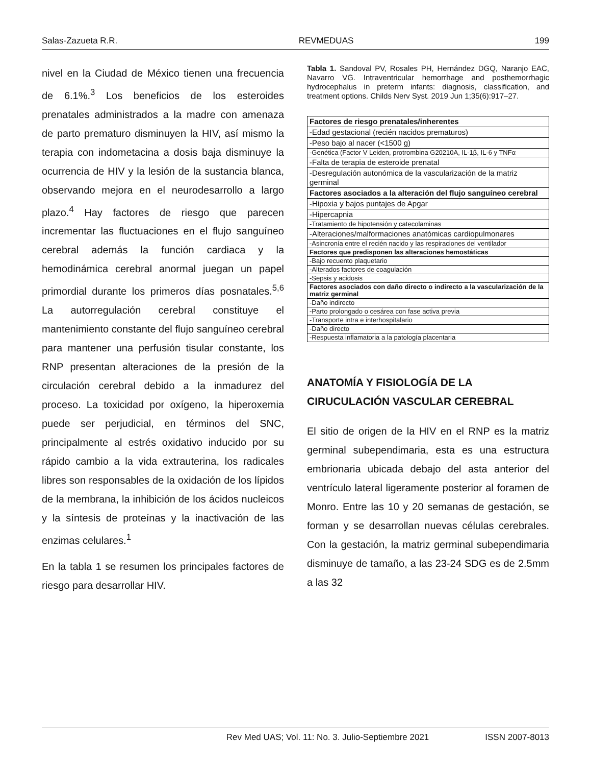Salas-Zazueta R.R. REVMEDUAS 199
nivel en la Ciudad de México tienen una frecuencia de 6.1%.<sup>3</sup> Los beneficios de los esteroides prenatales administrados a la madre con amenaza de parto prematuro disminuyen la HIV, así mismo la terapia con indometacina a dosis baja disminuye la ocurrencia de HIV y la lesión de la sustancia blanca, observando mejora en el neurodesarrollo a largo plazo.<sup>4</sup> Hay factores de riesgo que parecen incrementar las fluctuaciones en el flujo sanguíneo cerebral además la función cardiaca y la hemodinámica cerebral anormal juegan un papel primordial durante los primeros días posnatales.<sup>5,6</sup> La autorregulación cerebral constituye el mantenimiento constante del flujo sanguíneo cerebral para mantener una perfusión tisular constante, los RNP presentan alteraciones de la presión de la circulación cerebral debido a la inmadurez del proceso. La toxicidad por oxígeno, la hiperoxemia puede ser perjudicial, en términos del SNC, principalmente al estrés oxidativo inducido por su rápido cambio a la vida extrauterina, los radicales libres son responsables de la oxidación de los lípidos de la membrana, la inhibición de los ácidos nucleicos y la síntesis de proteínas y la inactivación de las enzimas celulares.<sup>1</sup>
En la tabla 1 se resumen los principales factores de riesgo para desarrollar HIV.
Tabla 1. Sandoval PV, Rosales PH, Hernández DGQ, Naranjo EAC, Navarro VG. Intraventricular hemorrhage and posthemorrhagic hydrocephalus in preterm infants: diagnosis, classification, and treatment options. Childs Nerv Syst. 2019 Jun 1;35(6):917–27.
| Factores de riesgo prenatales/inherentes |
| --- |
| -Edad gestacional (recién nacidos prematuros) |
| -Peso bajo al nacer (<1500 g) |
| -Genética (Factor V Leiden, protrombina G20210A, IL-1β, IL-6 y TNFα |
| -Falta de terapia de esteroide prenatal |
| -Desregulación autonómica de la vascularización de la matriz germinal |
| Factores asociados a la alteración del flujo sanguíneo cerebral |
| -Hipoxia y bajos puntajes de Apgar |
| -Hipercapnia |
| -Tratamiento de hipotensión y catecolaminas |
| -Alteraciones/malformaciones anatómicas cardiopulmonares |
| -Asincronía entre el recién nacido y las respiraciones del ventilador |
| Factores que predisponen las alteraciones hemostáticas |
| -Bajo recuento plaquetario |
| -Alterados factores de coagulación |
| -Sepsis y acidosis |
| Factores asociados con daño directo o indirecto a la vascularización de la matriz germinal |
| -Daño indirecto |
| -Parto prolongado o cesárea con fase activa previa |
| -Transporte intra e interhospitalario |
| -Daño directo |
| -Respuesta inflamatoria a la patología placentaria |
ANATOMÍA Y FISIOLOGÍA DE LA CIRUCULACIÓN VASCULAR CEREBRAL
El sitio de origen de la HIV en el RNP es la matriz germinal subependimaria, esta es una estructura embrionaria ubicada debajo del asta anterior del ventrículo lateral ligeramente posterior al foramen de Monro. Entre las 10 y 20 semanas de gestación, se forman y se desarrollan nuevas células cerebrales. Con la gestación, la matriz germinal subependimaria disminuye de tamaño, a las 23-24 SDG es de 2.5mm a las 32
Rev Med UAS; Vol. 11: No. 3. Julio-Septiembre 2021 ISSN 2007-8013